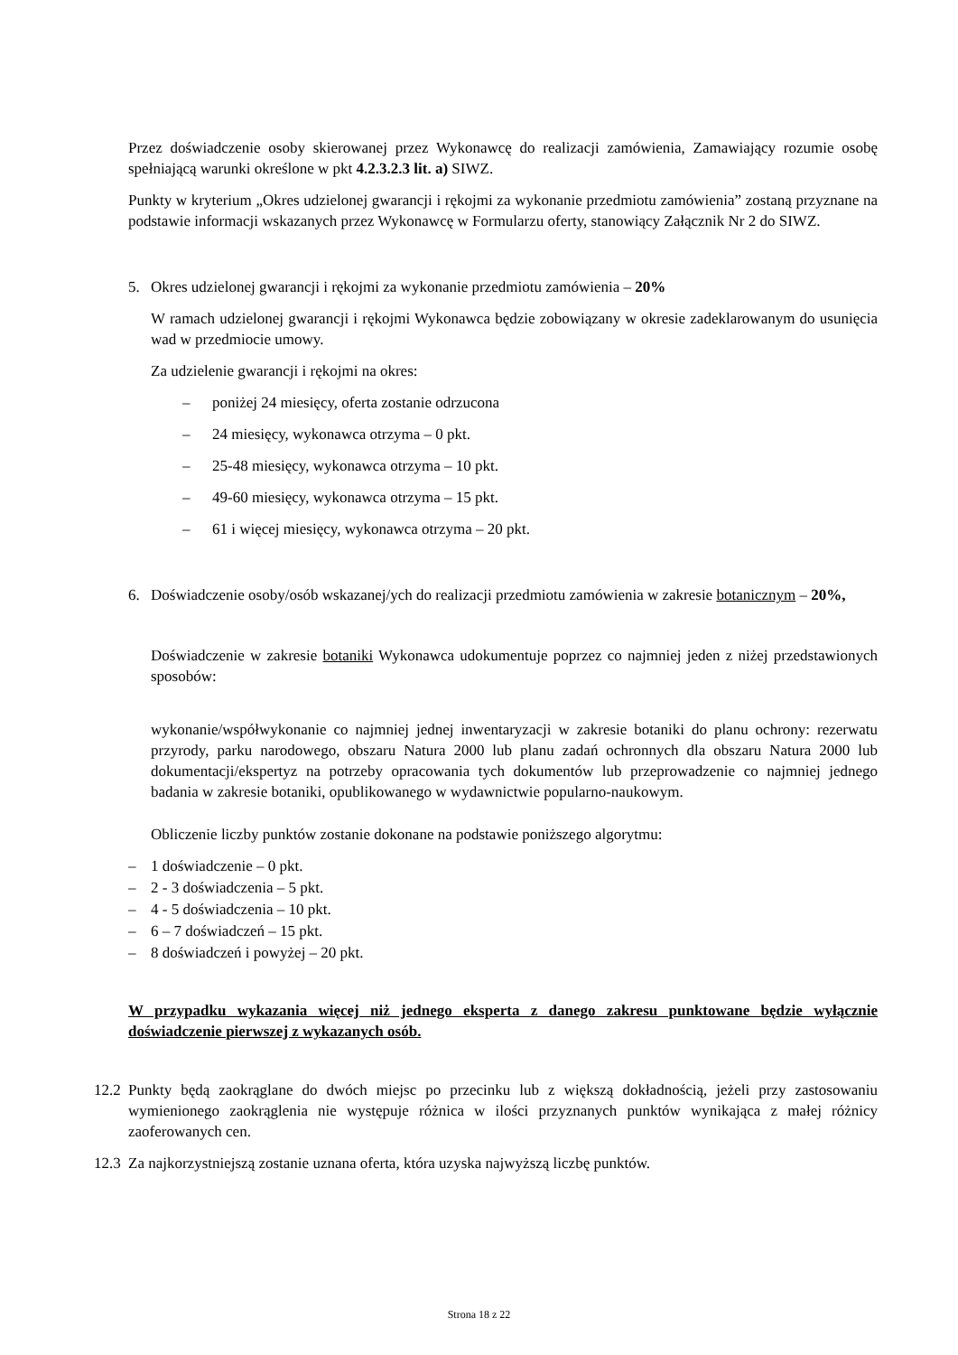Przez doświadczenie osoby skierowanej przez Wykonawcę do realizacji zamówienia, Zamawiający rozumie osobę spełniającą warunki określone w pkt 4.2.3.2.3 lit. a) SIWZ.
Punkty w kryterium „Okres udzielonej gwarancji i rękojmi za wykonanie przedmiotu zamówienia” zostaną przyznane na podstawie informacji wskazanych przez Wykonawcę w Formularzu oferty, stanowiący Załącznik Nr 2 do SIWZ.
5. Okres udzielonej gwarancji i rękojmi za wykonanie przedmiotu zamówienia – 20%
W ramach udzielonej gwarancji i rękojmi Wykonawca będzie zobowiązany w okresie zadeklarowanym do usunięcia wad w przedmiocie umowy.
Za udzielenie gwarancji i rękojmi na okres:
– poniżej 24 miesięcy, oferta zostanie odrzucona
– 24 miesięcy, wykonawca otrzyma – 0 pkt.
– 25-48 miesięcy, wykonawca otrzyma – 10 pkt.
– 49-60 miesięcy, wykonawca otrzyma – 15 pkt.
– 61 i więcej miesięcy, wykonawca otrzyma – 20 pkt.
6. Doświadczenie osoby/osób wskazanej/ych do realizacji przedmiotu zamówienia w zakresie botanicznym – 20%,
Doświadczenie w zakresie botaniki Wykonawca udokumentuje poprzez co najmniej jeden z niżej przedstawionych sposobów:
wykonanie/współwykonanie co najmniej jednej inwentaryzacji w zakresie botaniki do planu ochrony: rezerwatu przyrody, parku narodowego, obszaru Natura 2000 lub planu zadań ochronnych dla obszaru Natura 2000 lub dokumentacji/ekspertyz na potrzeby opracowania tych dokumentów lub przeprowadzenie co najmniej jednego badania w zakresie botaniki, opublikowanego w wydawnictwie popularno-naukowym.
Obliczenie liczby punktów zostanie dokonane na podstawie poniższego algorytmu:
– 1 doświadczenie – 0 pkt.
– 2 - 3 doświadczenia – 5 pkt.
– 4 - 5 doświadczenia – 10 pkt.
– 6 – 7 doświadczeń – 15 pkt.
– 8 doświadczeń i powyżej – 20 pkt.
W przypadku wykazania więcej niż jednego eksperta z danego zakresu punktowane będzie wyłącznie doświadczenie pierwszej z wykazanych osób.
12.2
Punkty będą zaokrąglane do dwóch miejsc po przecinku lub z większą dokładnością, jeżeli przy zastosowaniu wymienionego zaokrąglenia nie występuje różnica w ilości przyznanych punktów wynikająca z małej różnicy zaoferowanych cen.
12.3
Za najkorzystniejszą zostanie uznana oferta, która uzyska najwyższą liczbę punktów.
Strona 18 z 22